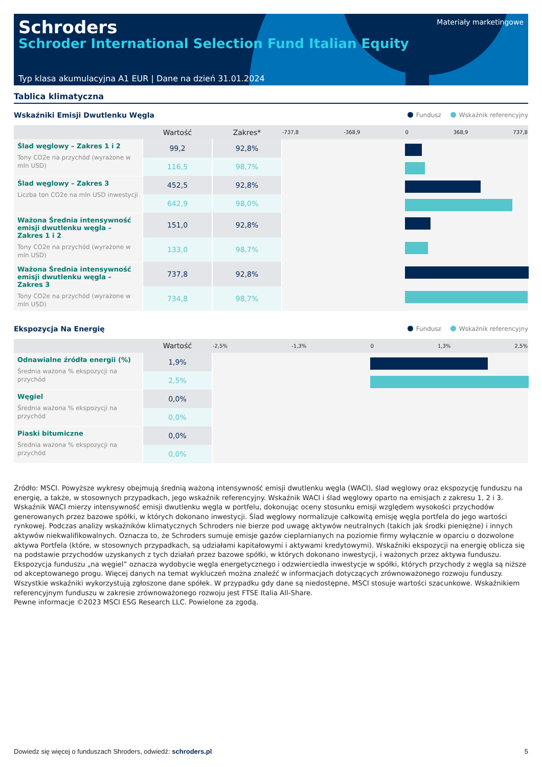Schroders
Schroder International Selection Fund Italian Equity
Materiały marketingowe
Typ klasa akumulacyjna A1 EUR | Dane na dzień 31.01.2024
Tablica klimatyczna
Wskaźniki Emisji Dwutlenku Węgla
Fundusz Wskaźnik referencyjny
| | Wartość | Zakres* | -737,8 -368,9 0 368,9 737,8 |
| --- | --- | --- | --- |
| Ślad węglowy – Zakres 1 i 2 Tony CO2e na przychód (wyrażone w mln USD) | 99,2 | 92,8% | |
| | 116,5 | 98,7% | |
| Ślad węglowy – Zakres 3 Liczba ton CO2e na mln USD inwestycji | 452,5 | 92,8% | |
| | 642,9 | 98,0% | |
| Ważona Średnia intensywność emisji dwutlenku węgla – Zakres 1 i 2 Tony CO2e na przychód (wyrażone w mln USD) | 151,0 | 92,8% | |
| | 133,0 | 98,7% | |
| Ważona Średnia intensywność emisji dwutlenku węgla – Zakres 3 Tony CO2e na przychód (wyrażone w mln USD) | 737,8 | 92,8% | |
| | 734,8 | 98,7% | |
Ekspozycja Na Energię
Fundusz Wskaźnik referencyjny
| | Wartość | -2,5% -1,3% 0 1,3% 2,5% |
| --- | --- | --- |
| Odnawialne źródła energii (%) Średnia ważona % ekspozycji na przychód | 1,9% | |
| | 2,5% | |
| Węgiel Średnia ważona % ekspozycji na przychód | 0,0% | |
| | 0,0% | |
| Piaski bitumiczne Średnia ważona % ekspozycji na przychód | 0,0% | |
| | 0,0% | |
Źródło: MSCI. Powyższe wykresy obejmują średnią ważoną intensywność emisji dwutlenku węgla (WACI), ślad węglowy oraz ekspozycję funduszu na energię, a także, w stosownych przypadkach, jego wskaźnik referencyjny. Wskaźnik WACI i ślad węglowy oparto na emisjach z zakresu 1, 2 i 3. Wskaźnik WACI mierzy intensywność emisji dwutlenku węgla w portfelu, dokonując oceny stosunku emisji względem wysokości przychodów generowanych przez bazowe spółki, w których dokonano inwestycji. Ślad węglowy normalizuje całkowitą emisję węgla portfela do jego wartości rynkowej. Podczas analizy wskaźników klimatycznych Schroders nie bierze pod uwagę aktywów neutralnych (takich jak środki pieniężne) i innych aktywów niekwalifikowalnych. Oznacza to, że Schroders sumuje emisje gazów cieplarnianych na poziomie firmy wyłącznie w oparciu o dozwolone aktywa Portfela (które, w stosownych przypadkach, są udziałami kapitałowymi i aktywami kredytowymi). Wskaźniki ekspozycji na energię oblicza się na podstawie przychodów uzyskanych z tych działań przez bazowe spółki, w których dokonano inwestycji, i ważonych przez aktywa funduszu. Ekspozycja funduszu „na węgiel” oznacza wydobycie węgla energetycznego i odzwierciedla inwestycje w spółki, których przychody z węgla są niższe od akceptowanego progu. Więcej danych na temat wykluczeń można znaleźć w informacjach dotyczących zrównoważonego rozwoju funduszy. Wszystkie wskaźniki wykorzystują zgłoszone dane spółek. W przypadku gdy dane są niedostępne, MSCI stosuje wartości szacunkowe. Wskaźnikiem referencyjnym funduszu w zakresie zrównoważonego rozwoju jest FTSE Italia All-Share.
Pewne informacje ©2023 MSCI ESG Research LLC. Powielone za zgodą.
Dowiedz się więcej o funduszach Shroders, odwiedź: schroders.pl 5